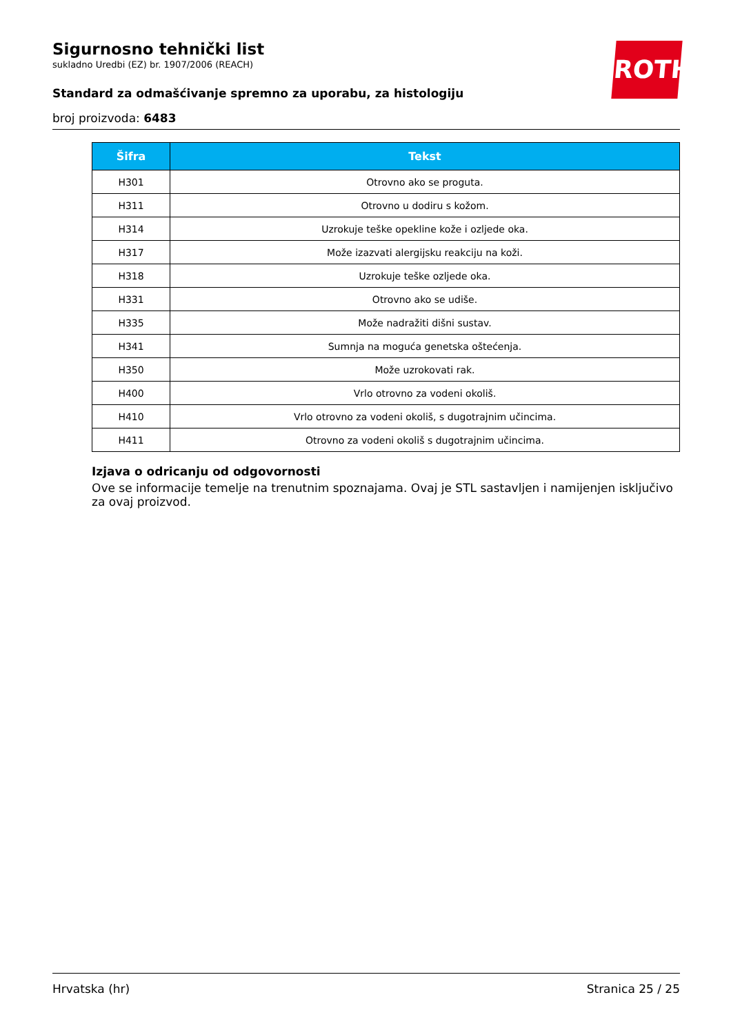Sigurnosno tehnički list
sukladno Uredbi (EZ) br. 1907/2006 (REACH)
Standard za odmašćivanje spremno za uporabu, za histologiju
broj proizvoda: 6483
ROTH
| Šifra | Tekst |
| --- | --- |
| H301 | Otrovno ako se proguta. |
| H311 | Otrovno u dodiru s kožom. |
| H314 | Uzrokuje teške opekline kože i ozljede oka. |
| H317 | Može izazvati alergijsku reakciju na koži. |
| H318 | Uzrokuje teške ozljede oka. |
| H331 | Otrovno ako se udiše. |
| H335 | Može nadražiti dišni sustav. |
| H341 | Sumnja na moguća genetska oštećenja. |
| H350 | Može uzrokovati rak. |
| H400 | Vrlo otrovno za vodeni okoliš. |
| H410 | Vrlo otrovno za vodeni okoliš, s dugotrajnim učincima. |
| H411 | Otrovno za vodeni okoliš s dugotrajnim učincima. |
Izjava o odricanju od odgovornosti
Ove se informacije temelje na trenutnim spoznajama. Ovaj je STL sastavljen i namijenjen isključivo za ovaj proizvod.
Hrvatska (hr) Stranica 25 / 25